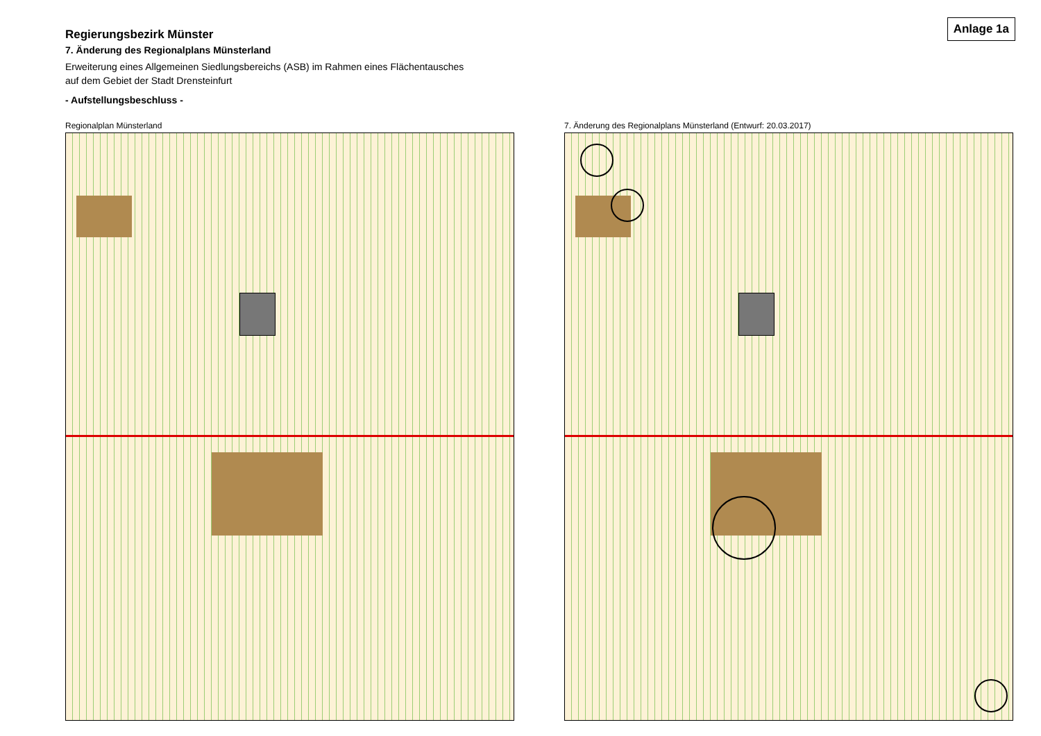Anlage 1a
Regierungsbezirk Münster
7. Änderung des Regionalplans Münsterland
Erweiterung eines Allgemeinen Siedlungsbereichs (ASB) im Rahmen eines Flächentausches
auf dem Gebiet der Stadt Drensteinfurt
- Aufstellungsbeschluss -
Regionalplan Münsterland 7. Änderung des Regionalplans Münsterland (Entwurf: 20.03.2017)